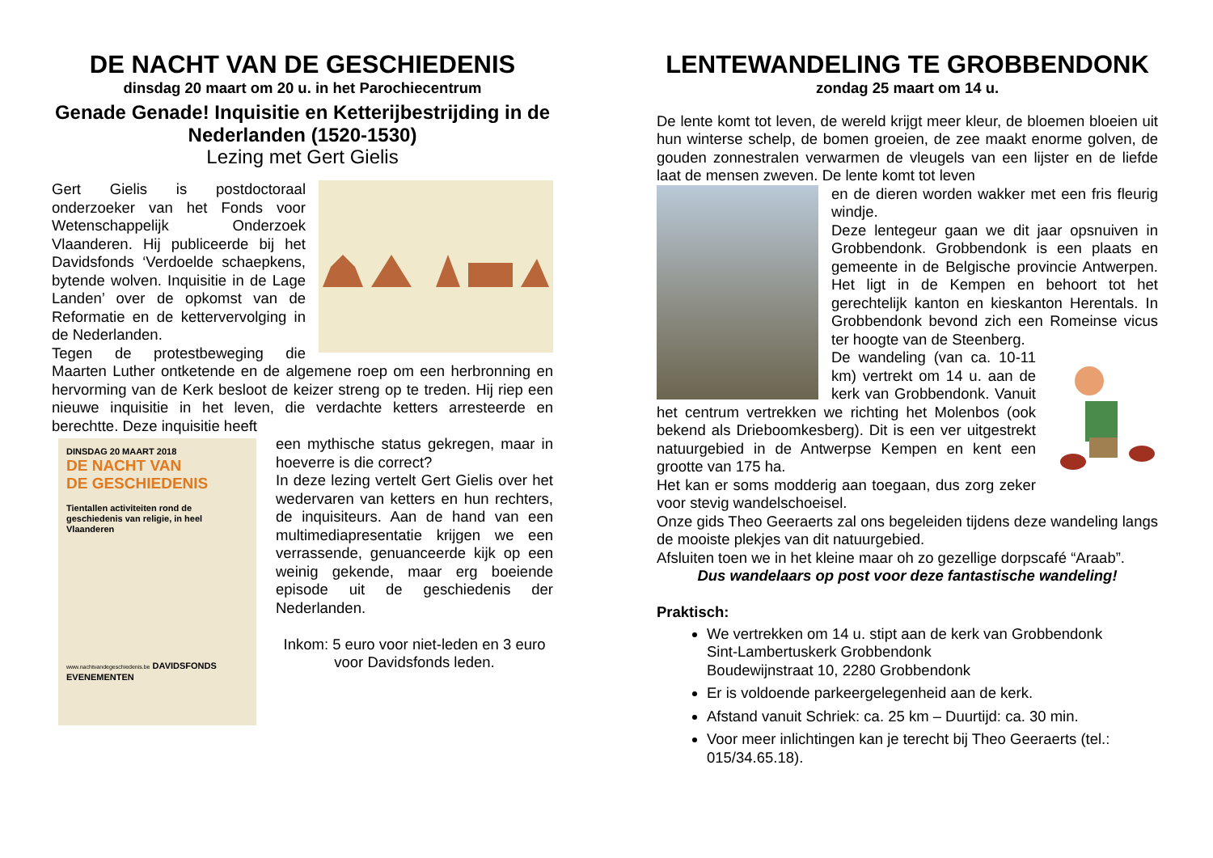DE NACHT VAN DE GESCHIEDENIS
dinsdag 20 maart om 20 u. in het Parochiecentrum
Genade Genade! Inquisitie en Ketterijbestrijding in de Nederlanden (1520-1530)
Lezing met Gert Gielis
Gert Gielis is postdoctoraal onderzoeker van het Fonds voor Wetenschappelijk Onderzoek Vlaanderen. Hij publiceerde bij het Davidsfonds ‘Verdoelde schaepkens, bytende wolven. Inquisitie in de Lage Landen’ over de opkomst van de Reformatie en de kettervervolging in de Nederlanden.
Tegen de protestbeweging die Maarten Luther ontketende en de algemene roep om een herbronning en hervorming van de Kerk besloot de keizer streng op te treden. Hij riep een nieuwe inquisitie in het leven, die verdachte ketters arresteerde en berechtte. Deze inquisitie heeft
DINSDAG 20 MAART 2018
DE NACHT VAN
DE GESCHIEDENIS
Tientallen activiteiten rond de geschiedenis van religie, in heel Vlaanderen
www.nachtvandegeschiedenis.be DAVIDSFONDS EVENEMENTEN
een mythische status gekregen, maar in hoeverre is die correct?
In deze lezing vertelt Gert Gielis over het wedervaren van ketters en hun rechters, de inquisiteurs. Aan de hand van een multimediapresentatie krijgen we een verrassende, genuanceerde kijk op een weinig gekende, maar erg boeiende episode uit de geschiedenis der Nederlanden.
Inkom: 5 euro voor niet-leden en 3 euro voor Davidsfonds leden.
LENTEWANDELING TE GROBBENDONK
zondag 25 maart om 14 u.
De lente komt tot leven, de wereld krijgt meer kleur, de bloemen bloeien uit hun winterse schelp, de bomen groeien, de zee maakt enorme golven, de gouden zonnestralen verwarmen de vleugels van een lijster en de liefde laat de mensen zweven. De lente komt tot leven
en de dieren worden wakker met een fris fleurig windje.
Deze lentegeur gaan we dit jaar opsnuiven in Grobbendonk. Grobbendonk is een plaats en gemeente in de Belgische provincie Antwerpen. Het ligt in de Kempen en behoort tot het gerechtelijk kanton en kieskanton Herentals. In Grobbendonk bevond zich een Romeinse vicus ter hoogte van de Steenberg.
De wandeling (van ca. 10-11 km) vertrekt om 14 u. aan de kerk van Grobbendonk. Vanuit het centrum vertrekken we richting het Molenbos (ook bekend als Drieboomkesberg). Dit is een ver uitgestrekt natuurgebied in de Antwerpse Kempen en kent een grootte van 175 ha.
Het kan er soms modderig aan toegaan, dus zorg zeker voor stevig wandelschoeisel.
Onze gids Theo Geeraerts zal ons begeleiden tijdens deze wandeling langs de mooiste plekjes van dit natuurgebied.
Afsluiten toen we in het kleine maar oh zo gezellige dorpscafé “Araab”.
Dus wandelaars op post voor deze fantastische wandeling!
Praktisch:
We vertrekken om 14 u. stipt aan de kerk van Grobbendonk
Sint-Lambertuskerk Grobbendonk
Boudewijnstraat 10, 2280 Grobbendonk
Er is voldoende parkeergelegenheid aan de kerk.
Afstand vanuit Schriek: ca. 25 km – Duurtijd: ca. 30 min.
Voor meer inlichtingen kan je terecht bij Theo Geeraerts (tel.: 015/34.65.18).